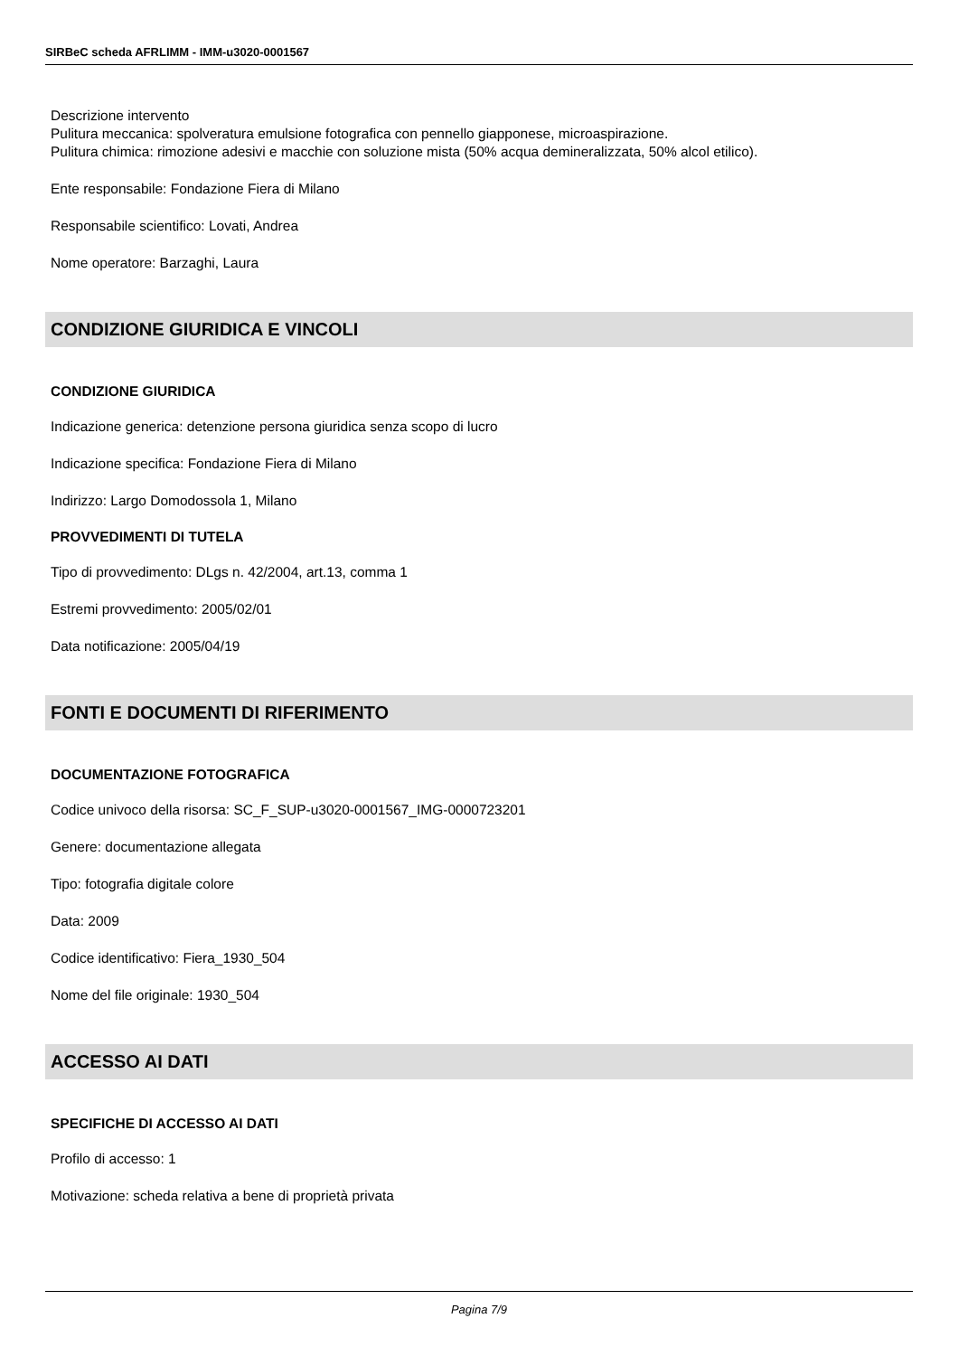SIRBeC scheda AFRLIMM - IMM-u3020-0001567
Descrizione intervento
Pulitura meccanica: spolveratura emulsione fotografica con pennello giapponese, microaspirazione.
Pulitura chimica: rimozione adesivi e macchie con soluzione mista (50% acqua demineralizzata, 50% alcol etilico).
Ente responsabile: Fondazione Fiera di Milano
Responsabile scientifico: Lovati, Andrea
Nome operatore: Barzaghi, Laura
CONDIZIONE GIURIDICA E VINCOLI
CONDIZIONE GIURIDICA
Indicazione generica: detenzione persona giuridica senza scopo di lucro
Indicazione specifica: Fondazione Fiera di Milano
Indirizzo: Largo Domodossola 1, Milano
PROVVEDIMENTI DI TUTELA
Tipo di provvedimento: DLgs n. 42/2004, art.13, comma 1
Estremi provvedimento: 2005/02/01
Data notificazione: 2005/04/19
FONTI E DOCUMENTI DI RIFERIMENTO
DOCUMENTAZIONE FOTOGRAFICA
Codice univoco della risorsa: SC_F_SUP-u3020-0001567_IMG-0000723201
Genere: documentazione allegata
Tipo: fotografia digitale colore
Data: 2009
Codice identificativo: Fiera_1930_504
Nome del file originale: 1930_504
ACCESSO AI DATI
SPECIFICHE DI ACCESSO AI DATI
Profilo di accesso: 1
Motivazione: scheda relativa a bene di proprietà privata
Pagina 7/9